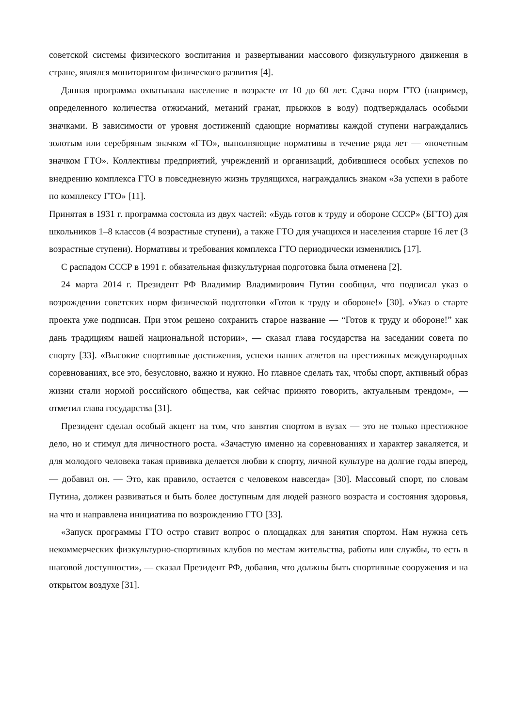советской системы физического воспитания и развертывании массового физкультурного движения в стране, являлся мониторингом физического развития [4].
Данная программа охватывала население в возрасте от 10 до 60 лет. Сдача норм ГТО (например, определенного количества отжиманий, метаний гранат, прыжков в воду) подтверждалась особыми значками. В зависимости от уровня достижений сдающие нормативы каждой ступени награждались золотым или серебряным значком «ГТО», выполняющие нормативы в течение ряда лет — «почетным значком ГТО». Коллективы предприятий, учреждений и организаций, добившиеся особых успехов по внедрению комплекса ГТО в повседневную жизнь трудящихся, награждались знаком «За успехи в работе по комплексу ГТО» [11].
Принятая в 1931 г. программа состояла из двух частей: «Будь готов к труду и обороне СССР» (БГТО) для школьников 1–8 классов (4 возрастные ступени), а также ГТО для учащихся и населения старше 16 лет (3 возрастные ступени). Нормативы и требования комплекса ГТО периодически изменялись [17].
С распадом СССР в 1991 г. обязательная физкультурная подготовка была отменена [2].
24 марта 2014 г. Президент РФ Владимир Владимирович Путин сообщил, что подписал указ о возрождении советских норм физической подготовки «Готов к труду и обороне!» [30]. «Указ о старте проекта уже подписан. При этом решено сохранить старое название — “Готов к труду и обороне!” как дань традициям нашей национальной истории», — сказал глава государства на заседании совета по спорту [33]. «Высокие спортивные достижения, успехи наших атлетов на престижных международных соревнованиях, все это, безусловно, важно и нужно. Но главное сделать так, чтобы спорт, активный образ жизни стали нормой российского общества, как сейчас принято говорить, актуальным трендом», — отметил глава государства [31].
Президент сделал особый акцент на том, что занятия спортом в вузах — это не только престижное дело, но и стимул для личностного роста. «Зачастую именно на соревнованиях и характер закаляется, и для молодого человека такая прививка делается любви к спорту, личной культуре на долгие годы вперед, — добавил он. — Это, как правило, остается с человеком навсегда» [30]. Массовый спорт, по словам Путина, должен развиваться и быть более доступным для людей разного возраста и состояния здоровья, на что и направлена инициатива по возрождению ГТО [33].
«Запуск программы ГТО остро ставит вопрос о площадках для занятия спортом. Нам нужна сеть некоммерческих физкультурно-спортивных клубов по местам жительства, работы или службы, то есть в шаговой доступности», — сказал Президент РФ, добавив, что должны быть спортивные сооружения и на открытом воздухе [31].